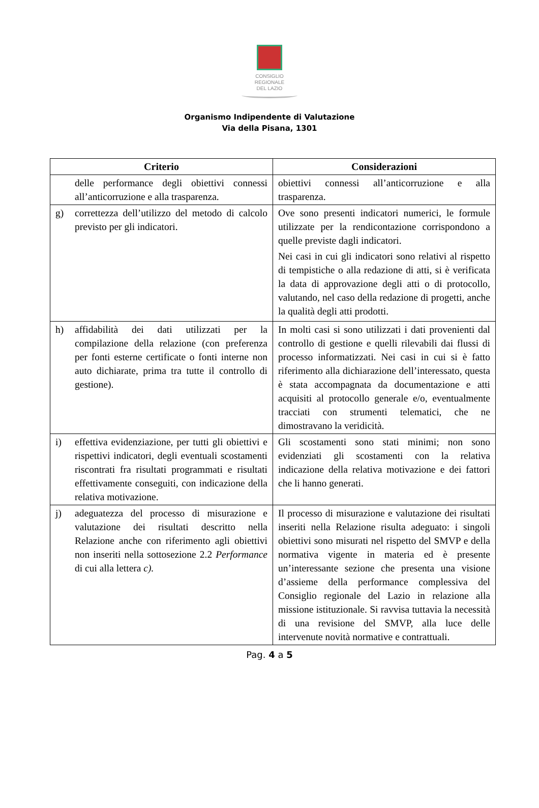CONSIGLIO
REGIONALE
DEL LAZIO
Organismo Indipendente di Valutazione
Via della Pisana, 1301
| Criterio | Considerazioni |
| --- | --- |
| delle performance degli obiettivi connessi all’anticorruzione e alla trasparenza. | obiettivi connessi all’anticorruzione e alla trasparenza. |
| g) correttezza dell’utilizzo del metodo di calcolo previsto per gli indicatori. | Ove sono presenti indicatori numerici, le formule utilizzate per la rendicontazione corrispondono a quelle previste dagli indicatori. Nei casi in cui gli indicatori sono relativi al rispetto di tempistiche o alla redazione di atti, si è verificata la data di approvazione degli atti o di protocollo, valutando, nel caso della redazione di progetti, anche la qualità degli atti prodotti. |
| h) affidabilità dei dati utilizzati per la compilazione della relazione (con preferenza per fonti esterne certificate o fonti interne non auto dichiarate, prima tra tutte il controllo di gestione). | In molti casi si sono utilizzati i dati provenienti dal controllo di gestione e quelli rilevabili dai flussi di processo informatizzati. Nei casi in cui si è fatto riferimento alla dichiarazione dell’interessato, questa è stata accompagnata da documentazione e atti acquisiti al protocollo generale e/o, eventualmente tracciati con strumenti telematici, che ne dimostravano la veridicità. |
| i) effettiva evidenziazione, per tutti gli obiettivi e rispettivi indicatori, degli eventuali scostamenti riscontrati fra risultati programmati e risultati effettivamente conseguiti, con indicazione della relativa motivazione. | Gli scostamenti sono stati minimi; non sono evidenziati gli scostamenti con la relativa indicazione della relativa motivazione e dei fattori che li hanno generati. |
| j) adeguatezza del processo di misurazione e valutazione dei risultati descritto nella Relazione anche con riferimento agli obiettivi non inseriti nella sottosezione 2.2 Performance di cui alla lettera c). | Il processo di misurazione e valutazione dei risultati inseriti nella Relazione risulta adeguato: i singoli obiettivi sono misurati nel rispetto del SMVP e della normativa vigente in materia ed è presente un’interessante sezione che presenta una visione d’assieme della performance complessiva del Consiglio regionale del Lazio in relazione alla missione istituzionale. Si ravvisa tuttavia la necessità di una revisione del SMVP, alla luce delle intervenute novità normative e contrattuali. |
Pag. 4 a 5